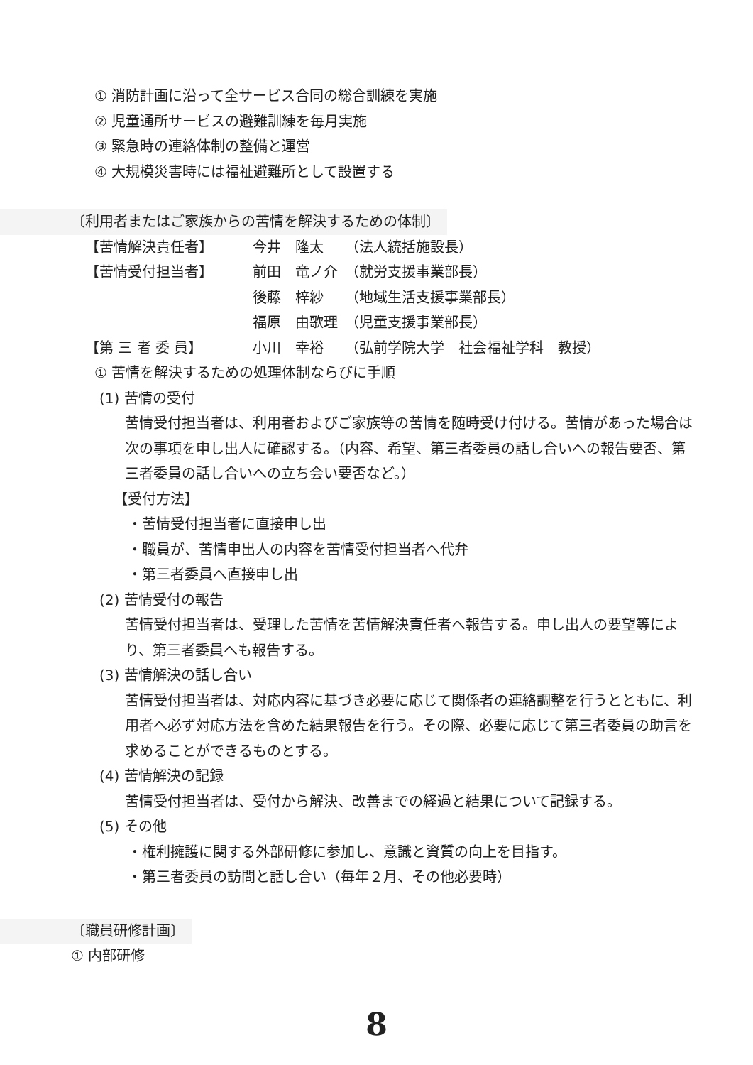① 消防計画に沿って全サービス合同の総合訓練を実施
② 児童通所サービスの避難訓練を毎月実施
③ 緊急時の連絡体制の整備と運営
④ 大規模災害時には福祉避難所として設置する
〔利用者またはご家族からの苦情を解決するための体制〕
| 【苦情解決責任者】 | 今井 隆太 | （法人統括施設長） |
| 【苦情受付担当者】 | 前田 竜ノ介 | （就労支援事業部長） |
| | 後藤 梓紗 | （地域生活支援事業部長） |
| | 福原 由歌理 | （児童支援事業部長） |
| 【第 三 者 委 員】 | 小川 幸裕 | （弘前学院大学 社会福祉学科 教授） |
① 苦情を解決するための処理体制ならびに手順
(1) 苦情の受付
苦情受付担当者は、利用者およびご家族等の苦情を随時受け付ける。苦情があった場合は次の事項を申し出人に確認する。（内容、希望、第三者委員の話し合いへの報告要否、第三者委員の話し合いへの立ち会い要否など。）
【受付方法】
・苦情受付担当者に直接申し出
・職員が、苦情申出人の内容を苦情受付担当者へ代弁
・第三者委員へ直接申し出
(2) 苦情受付の報告
苦情受付担当者は、受理した苦情を苦情解決責任者へ報告する。申し出人の要望等により、第三者委員へも報告する。
(3) 苦情解決の話し合い
苦情受付担当者は、対応内容に基づき必要に応じて関係者の連絡調整を行うとともに、利用者へ必ず対応方法を含めた結果報告を行う。その際、必要に応じて第三者委員の助言を求めることができるものとする。
(4) 苦情解決の記録
苦情受付担当者は、受付から解決、改善までの経過と結果について記録する。
(5) その他
・権利擁護に関する外部研修に参加し、意識と資質の向上を目指す。
・第三者委員の訪問と話し合い（毎年２月、その他必要時）
〔職員研修計画〕
① 内部研修
8